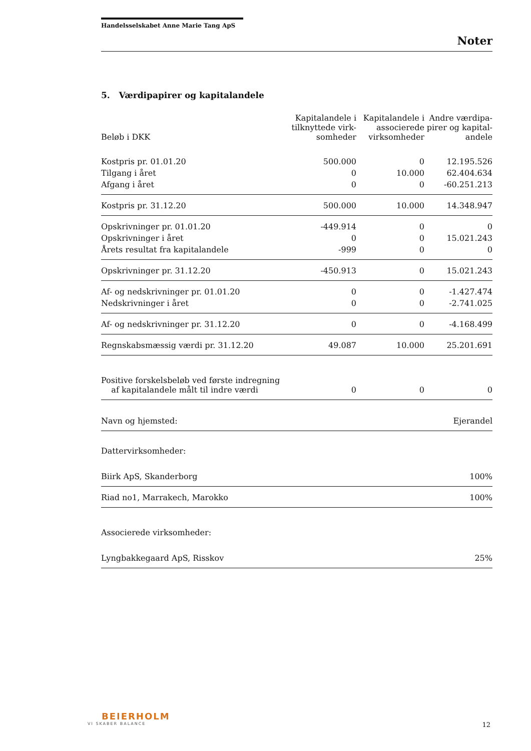Handelsselskabet Anne Marie Tang ApS
Noter
5. Værdipapirer og kapitalandele
| Beløb i DKK | Kapitalandele i tilknyttede virk-somheder | Kapitalandele i associerede virksomheder | Andre værdipa-pirer og kapital-andele |
| --- | --- | --- | --- |
| Kostpris pr. 01.01.20 | 500.000 | 0 | 12.195.526 |
| Tilgang i året | 0 | 10.000 | 62.404.634 |
| Afgang i året | 0 | 0 | -60.251.213 |
| Kostpris pr. 31.12.20 | 500.000 | 10.000 | 14.348.947 |
| Opskrivninger pr. 01.01.20 | -449.914 | 0 | 0 |
| Opskrivninger i året | 0 | 0 | 15.021.243 |
| Årets resultat fra kapitalandele | -999 | 0 | 0 |
| Opskrivninger pr. 31.12.20 | -450.913 | 0 | 15.021.243 |
| Af- og nedskrivninger pr. 01.01.20 | 0 | 0 | -1.427.474 |
| Nedskrivninger i året | 0 | 0 | -2.741.025 |
| Af- og nedskrivninger pr. 31.12.20 | 0 | 0 | -4.168.499 |
| Regnskabsmæssig værdi pr. 31.12.20 | 49.087 | 10.000 | 25.201.691 |
| Positive forskelsbeløb ved første indregning af kapitalandele målt til indre værdi | 0 | 0 | 0 |
| Navn og hjemsted: | Ejerandel |
| Dattervirksomheder: | |
| Biirk ApS, Skanderborg | 100% |
| Riad no1, Marrakech, Marokko | 100% |
| Associerede virksomheder: | |
| Lyngbakkegaard ApS, Risskov | 25% |
BEIERHOLM
VI SKABER BALANCE
12